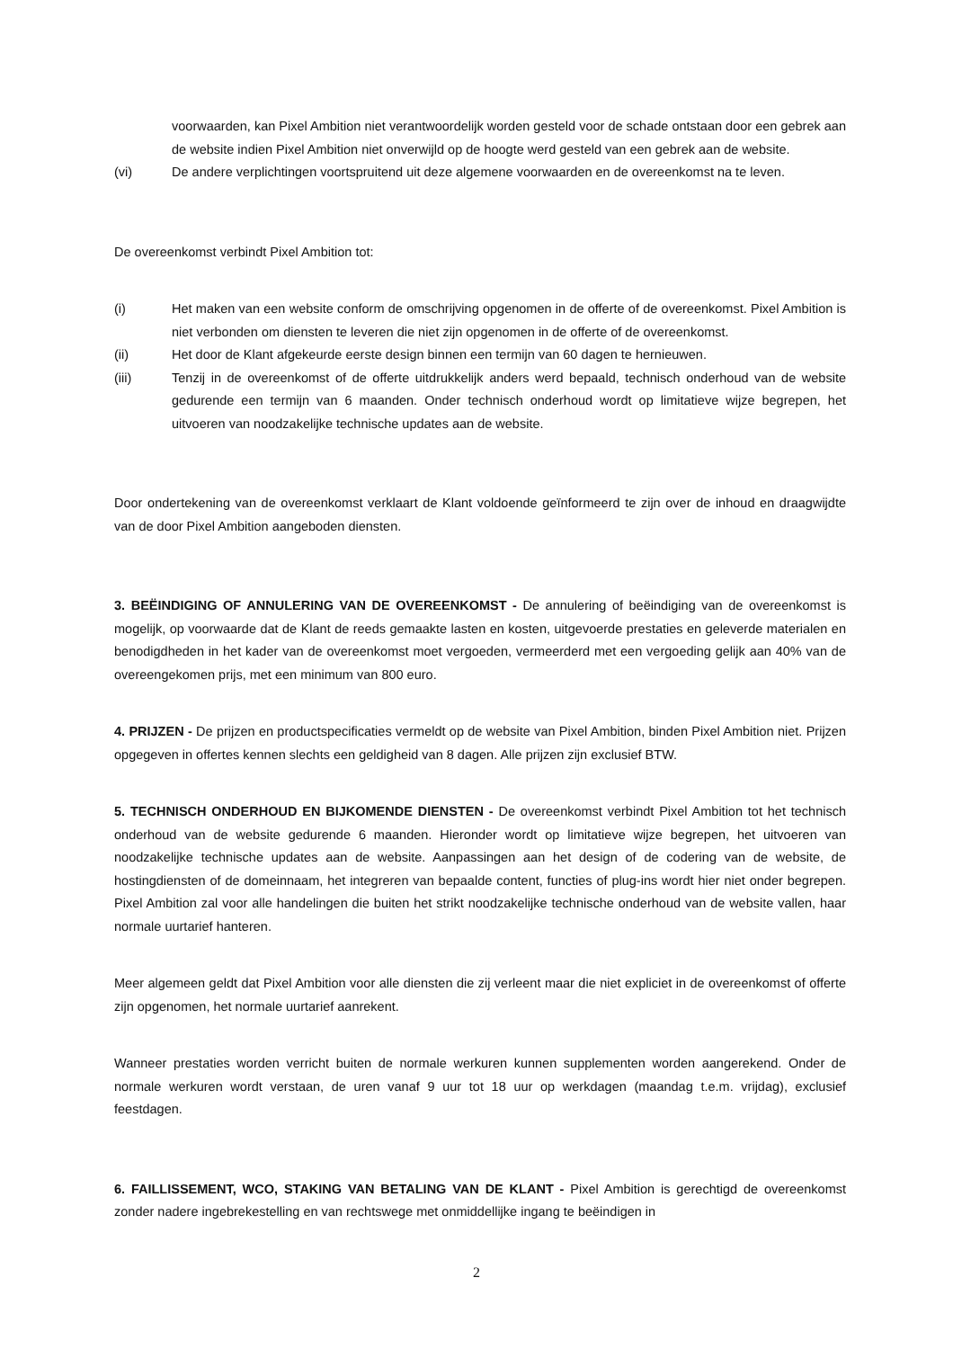voorwaarden, kan Pixel Ambition niet verantwoordelijk worden gesteld voor de schade ontstaan door een gebrek aan de website indien Pixel Ambition niet onverwijld op de hoogte werd gesteld van een gebrek aan de website.
(vi) De andere verplichtingen voortspruitend uit deze algemene voorwaarden en de overeenkomst na te leven.
De overeenkomst verbindt Pixel Ambition tot:
(i) Het maken van een website conform de omschrijving opgenomen in de offerte of de overeenkomst. Pixel Ambition is niet verbonden om diensten te leveren die niet zijn opgenomen in de offerte of de overeenkomst.
(ii) Het door de Klant afgekeurde eerste design binnen een termijn van 60 dagen te hernieuwen.
(iii) Tenzij in de overeenkomst of de offerte uitdrukkelijk anders werd bepaald, technisch onderhoud van de website gedurende een termijn van 6 maanden. Onder technisch onderhoud wordt op limitatieve wijze begrepen, het uitvoeren van noodzakelijke technische updates aan de website.
Door ondertekening van de overeenkomst verklaart de Klant voldoende geïnformeerd te zijn over de inhoud en draagwijdte van de door Pixel Ambition aangeboden diensten.
3. BEËINDIGING OF ANNULERING VAN DE OVEREENKOMST - De annulering of beëindiging van de overeenkomst is mogelijk, op voorwaarde dat de Klant de reeds gemaakte lasten en kosten, uitgevoerde prestaties en geleverde materialen en benodigdheden in het kader van de overeenkomst moet vergoeden, vermeerderd met een vergoeding gelijk aan 40% van de overeengekomen prijs, met een minimum van 800 euro.
4. PRIJZEN - De prijzen en productspecificaties vermeldt op de website van Pixel Ambition, binden Pixel Ambition niet. Prijzen opgegeven in offertes kennen slechts een geldigheid van 8 dagen. Alle prijzen zijn exclusief BTW.
5. TECHNISCH ONDERHOUD EN BIJKOMENDE DIENSTEN - De overeenkomst verbindt Pixel Ambition tot het technisch onderhoud van de website gedurende 6 maanden. Hieronder wordt op limitatieve wijze begrepen, het uitvoeren van noodzakelijke technische updates aan de website. Aanpassingen aan het design of de codering van de website, de hostingdiensten of de domeinnaam, het integreren van bepaalde content, functies of plug-ins wordt hier niet onder begrepen. Pixel Ambition zal voor alle handelingen die buiten het strikt noodzakelijke technische onderhoud van de website vallen, haar normale uurtarief hanteren.
Meer algemeen geldt dat Pixel Ambition voor alle diensten die zij verleent maar die niet expliciet in de overeenkomst of offerte zijn opgenomen, het normale uurtarief aanrekent.
Wanneer prestaties worden verricht buiten de normale werkuren kunnen supplementen worden aangerekend. Onder de normale werkuren wordt verstaan, de uren vanaf 9 uur tot 18 uur op werkdagen (maandag t.e.m. vrijdag), exclusief feestdagen.
6. FAILLISSEMENT, WCO, STAKING VAN BETALING VAN DE KLANT - Pixel Ambition is gerechtigd de overeenkomst zonder nadere ingebrekestelling en van rechtswege met onmiddellijke ingang te beëindigen in
2